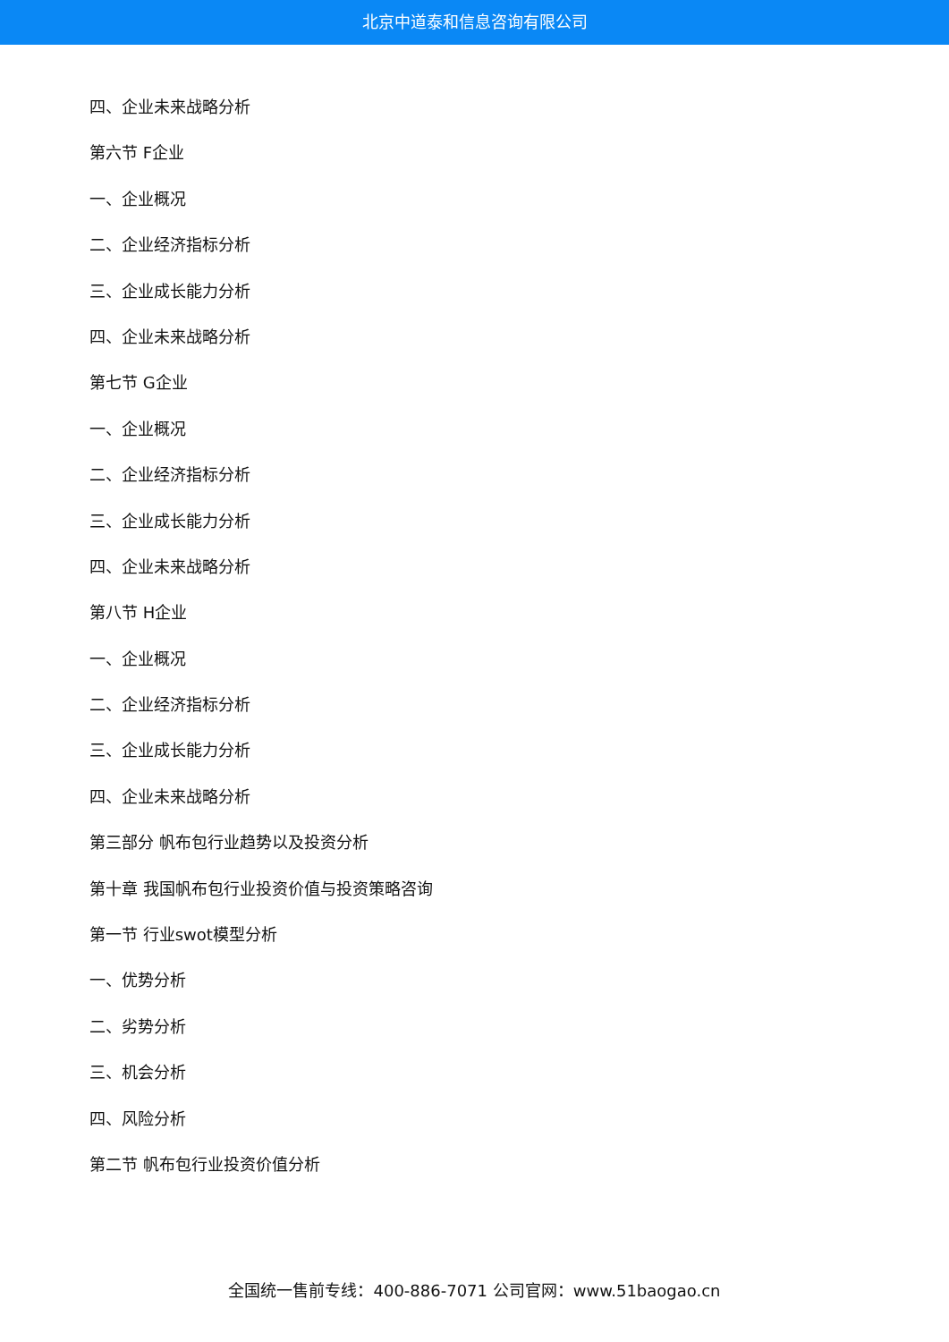北京中道泰和信息咨询有限公司
四、企业未来战略分析
第六节 F企业
一、企业概况
二、企业经济指标分析
三、企业成长能力分析
四、企业未来战略分析
第七节 G企业
一、企业概况
二、企业经济指标分析
三、企业成长能力分析
四、企业未来战略分析
第八节 H企业
一、企业概况
二、企业经济指标分析
三、企业成长能力分析
四、企业未来战略分析
第三部分 帆布包行业趋势以及投资分析
第十章 我国帆布包行业投资价值与投资策略咨询
第一节 行业swot模型分析
一、优势分析
二、劣势分析
三、机会分析
四、风险分析
第二节 帆布包行业投资价值分析
全国统一售前专线：400-886-7071 公司官网：www.51baogao.cn